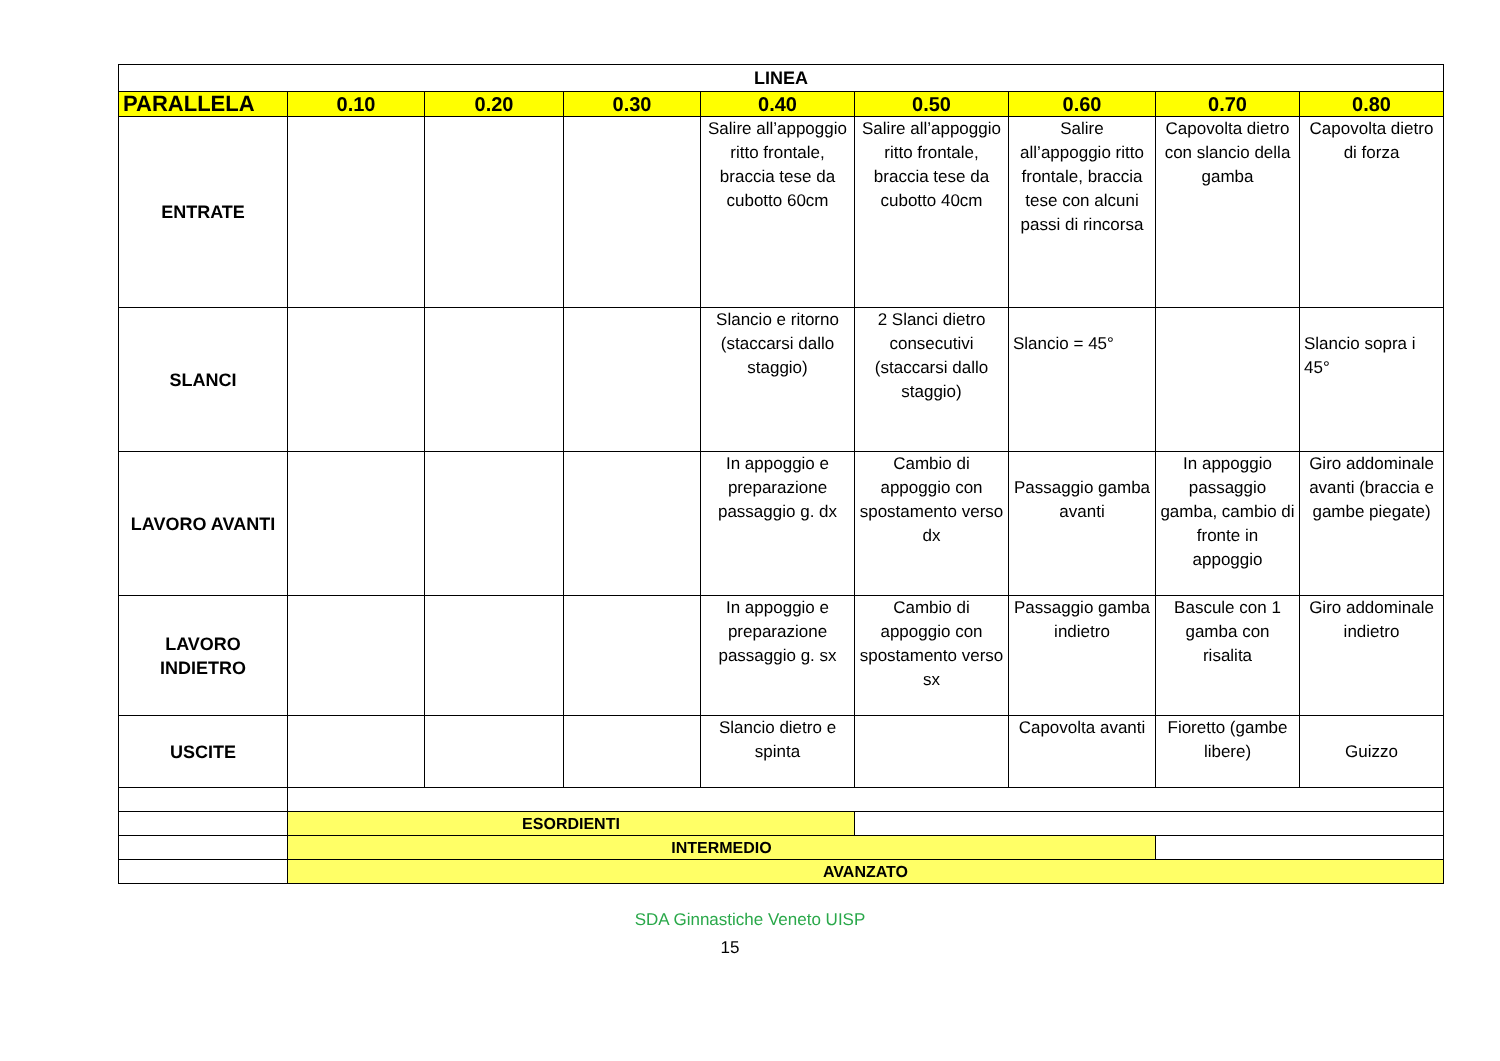| LINEA | | | | | | | | |
| --- | --- | --- | --- | --- | --- | --- | --- | --- |
| PARALLELA | 0.10 | 0.20 | 0.30 | 0.40 | 0.50 | 0.60 | 0.70 | 0.80 |
| ENTRATE | | | | Salire all’appoggio ritto frontale, braccia tese da cubotto 60cm | Salire all’appoggio ritto frontale, braccia tese da cubotto 40cm | Salire all’appoggio ritto frontale, braccia tese con alcuni passi di rincorsa | Capovolta dietro con slancio della gamba | Capovolta dietro di forza |
| SLANCI | | | | Slancio e ritorno (staccarsi dallo staggio) | 2 Slanci dietro consecutivi (staccarsi dallo staggio) | Slancio = 45° | | Slancio sopra i 45° |
| LAVORO AVANTI | | | | In appoggio e preparazione passaggio g. dx | Cambio di appoggio con spostamento verso dx | Passaggio gamba avanti | In appoggio passaggio gamba, cambio di fronte in appoggio | Giro addominale avanti (braccia e gambe piegate) |
| LAVORO INDIETRO | | | | In appoggio e preparazione passaggio g. sx | Cambio di appoggio con spostamento verso sx | Passaggio gamba indietro | Bascule con 1 gamba con risalita | Giro addominale indietro |
| USCITE | | | | Slancio dietro e spinta | | Capovolta avanti | Fioretto (gambe libere) | Guizzo |
| | ESORDIENTI | | | | | | | |
| | INTERMEDIO | | | | | | | |
| | AVANZATO | | | | | | | |
SDA Ginnastiche Veneto UISP
15